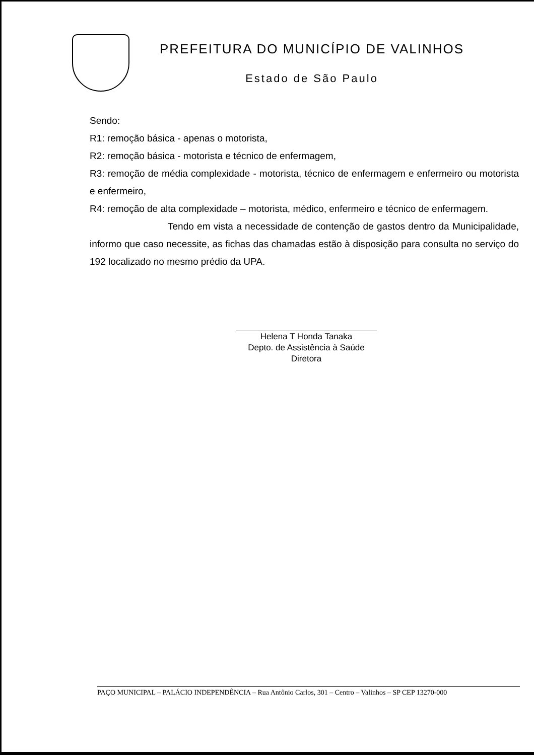PREFEITURA DO MUNICÍPIO DE VALINHOS
Estado de São Paulo
Sendo:
R1: remoção básica - apenas o motorista,
R2: remoção básica - motorista e técnico de enfermagem,
R3: remoção de média complexidade - motorista, técnico de enfermagem e enfermeiro ou motorista e enfermeiro,
R4: remoção de alta complexidade – motorista, médico, enfermeiro e técnico de enfermagem.
Tendo em vista a necessidade de contenção de gastos dentro da Municipalidade, informo que caso necessite, as fichas das chamadas estão à disposição para consulta no serviço do 192 localizado no mesmo prédio da UPA.
Helena T Honda Tanaka
Depto. de Assistência à Saúde
Diretora
PAÇO MUNICIPAL – PALÁCIO INDEPENDÊNCIA – Rua Antônio Carlos, 301 – Centro – Valinhos – SP CEP 13270-000